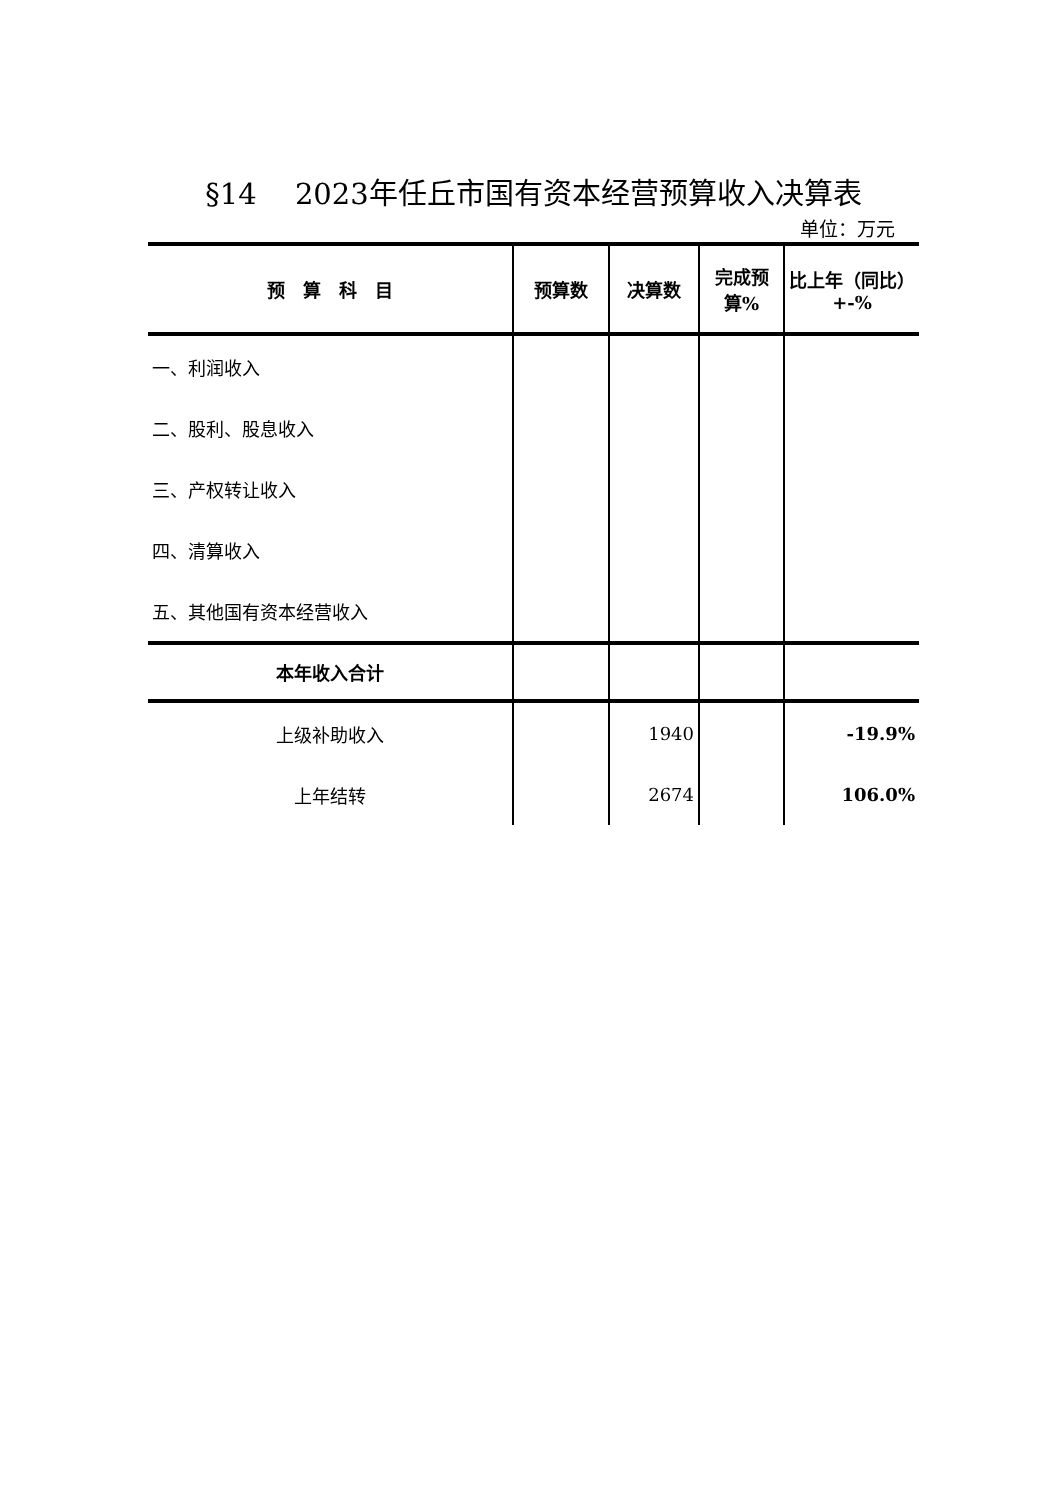§14　 2023年任丘市国有资本经营预算收入决算表
单位：万元
| 预 算 科 目 | 预算数 | 决算数 | 完成预算% | 比上年（同比） +-% |
| --- | --- | --- | --- | --- |
| 一、利润收入 | | | | |
| 二、股利、股息收入 | | | | |
| 三、产权转让收入 | | | | |
| 四、清算收入 | | | | |
| 五、其他国有资本经营收入 | | | | |
| 本年收入合计 | | | | |
| 上级补助收入 | | 1940 | | -19.9% |
| 上年结转 | | 2674 | | 106.0% |